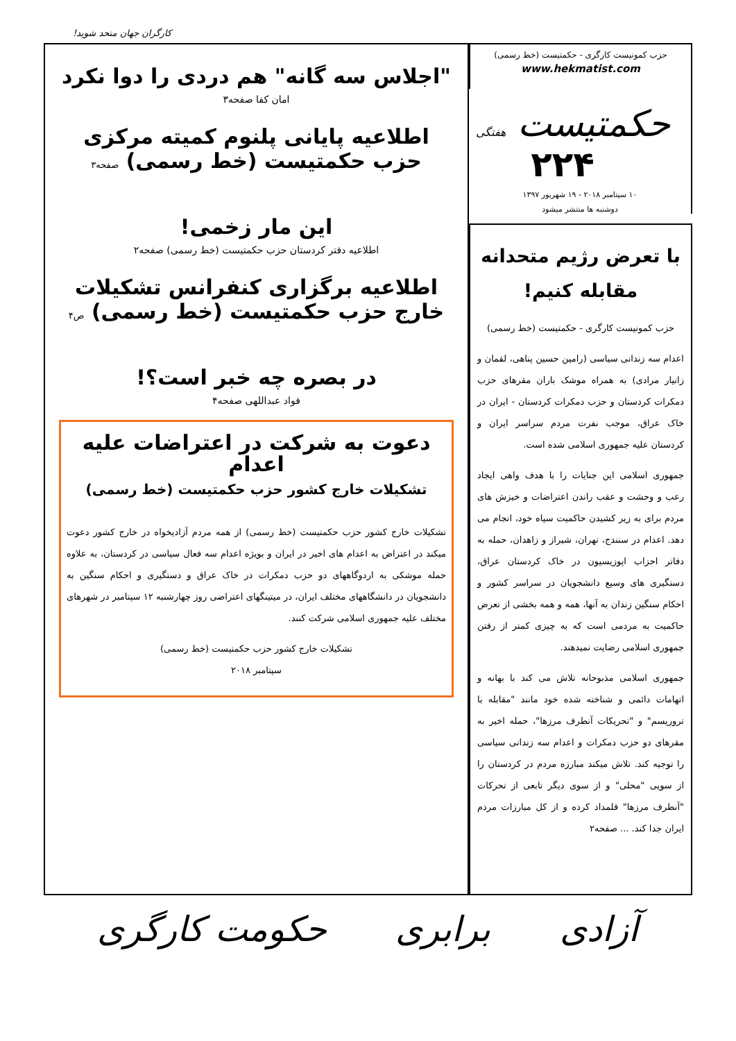کارگران جهان متحد شوید!
حزب کمونیست کارگری - حکمتیست (خط رسمی)
www.hekmatist.com
حکمتیست هفتگی ۲۲۴
۱۰ سپتامبر ۲۰۱۸ - ۱۹ شهریور ۱۳۹۷
دوشنبه ها منتشر میشود
با تعرض رژیم متحدانه مقابله کنیم!
حزب کمونیست کارگری - حکمتیست (خط رسمی)
اعدام سه زندانی سیاسی (رامین حسین پناهی، لقمان و زانیار مرادی) به همراه موشک باران مقرهای حزب دمکرات کردستان و حزب دمکرات کردستان - ایران در خاک عراق، موجب نفرت مردم سراسر ایران و کردستان علیه جمهوری اسلامی شده است.
جمهوری اسلامی این جنایات را با هدف واهی ایجاد رعب و وحشت و عقب راندن اعتراضات و خیزش های مردم برای به زیر کشیدن حاکمیت سیاه خود، انجام می دهد. اعدام در سنندج، تهران، شیراز و زاهدان، حمله به دفاتر احزاب اپوزیسیون در خاک کردستان عراق، دستگیری های وسیع دانشجویان در سراسر کشور و احکام سنگین زندان به آنها، همه و همه بخشی از تعرض حاکمیت به مردمی است که به چیزی کمتر از رفتن جمهوری اسلامی رضایت نمیدهند.
جمهوری اسلامی مذبوحانه تلاش می کند با بهانه و اتهامات دائمی و شناخته شده خود مانند "مقابله با تروریسم" و "تحریکات آنطرف مرزها"، حمله اخیر به مقرهای دو حزب دمکرات و اعدام سه زندانی سیاسی را توجیه کند. تلاش میکند مبارزه مردم در کردستان را از سویی "محلی" و از سوی دیگر تابعی از تحرکات "آنطرف مرزها" قلمداد کرده و از کل مبارزات مردم ایران جدا کند. ... صفحه۲
"اجلاس سه گانه" هم دردی را دوا نکرد
امان کفا صفحه۳
اطلاعیه پایانی پلنوم کمیته مرکزی
حزب حکمتیست (خط رسمی) صفحه۳
این مار زخمی!
اطلاعیه دفتر کردستان حزب حکمتیست (خط رسمی) صفحه۲
اطلاعیه برگزاری کنفرانس تشکیلات
خارج حزب حکمتیست (خط رسمی) ص۴
در بصره چه خبر است؟!
فواد عبداللهی صفحه۴
دعوت به شرکت در اعتراضات علیه اعدام
تشکیلات خارج کشور حزب حکمتیست (خط رسمی)
تشکیلات خارج کشور حزب حکمتیست (خط رسمی) از همه مردم آزادیخواه در خارج کشور دعوت میکند در اعتراض به اعدام های اخیر در ایران و بویژه اعدام سه فعال سیاسی در کردستان، به علاوه حمله موشکی به اردوگاههای دو حزب دمکرات در خاک عراق و دستگیری و احکام سنگین به دانشجویان در دانشگاههای مختلف ایران، در میتینگهای اعتراضی روز چهارشنبه ۱۲ سپتامبر در شهرهای مختلف علیه جمهوری اسلامی شرکت کنند.
تشکیلات خارج کشور حزب حکمتیست (خط رسمی)
سپتامبر ۲۰۱۸
آزادی برابری حکومت کارگری